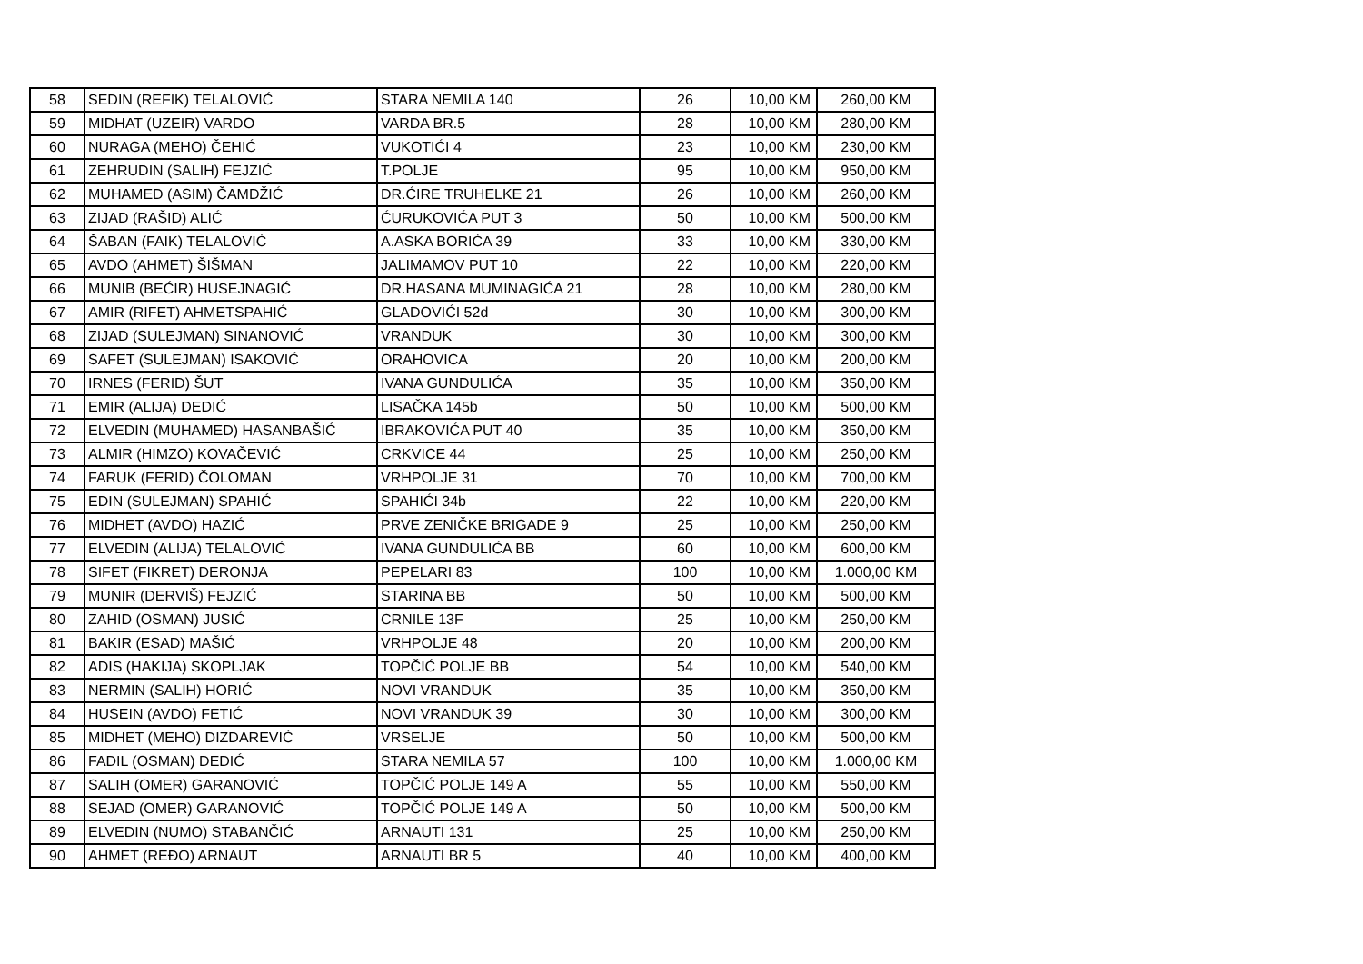| 58 | SEDIN (REFIK) TELALOVIĆ | STARA NEMILA 140 | 26 | 10,00 KM | 260,00 KM |
| 59 | MIDHAT (UZEIR) VARDO | VARDA BR.5 | 28 | 10,00 KM | 280,00 KM |
| 60 | NURAGA (MEHO) ČEHIĆ | VUKOTIĆI 4 | 23 | 10,00 KM | 230,00 KM |
| 61 | ZEHRUDIN (SALIH) FEJZIĆ | T.POLJE | 95 | 10,00 KM | 950,00 KM |
| 62 | MUHAMED (ASIM) ČAMDŽIĆ | DR.ĆIRE TRUHELKE 21 | 26 | 10,00 KM | 260,00 KM |
| 63 | ZIJAD (RAŠID) ALIĆ | ĆURUKOVIĆA PUT 3 | 50 | 10,00 KM | 500,00 KM |
| 64 | ŠABAN (FAIK) TELALOVIĆ | A.ASKA BORIĆA 39 | 33 | 10,00 KM | 330,00 KM |
| 65 | AVDO (AHMET) ŠIŠMAN | JALIMAMOV PUT 10 | 22 | 10,00 KM | 220,00 KM |
| 66 | MUNIB (BEĆIR) HUSEJNAGIĆ | DR.HASANA MUMINAGIĆA 21 | 28 | 10,00 KM | 280,00 KM |
| 67 | AMIR (RIFET) AHMETSPAHIĆ | GLADOVIĆI 52d | 30 | 10,00 KM | 300,00 KM |
| 68 | ZIJAD (SULEJMAN) SINANOVIĆ | VRANDUK | 30 | 10,00 KM | 300,00 KM |
| 69 | SAFET (SULEJMAN) ISAKOVIĆ | ORAHOVICA | 20 | 10,00 KM | 200,00 KM |
| 70 | IRNES (FERID) ŠUT | IVANA GUNDULIĆA | 35 | 10,00 KM | 350,00 KM |
| 71 | EMIR (ALIJA) DEDIĆ | LISAČKA 145b | 50 | 10,00 KM | 500,00 KM |
| 72 | ELVEDIN (MUHAMED) HASANBAŠIĆ | IBRAKOVIĆA PUT 40 | 35 | 10,00 KM | 350,00 KM |
| 73 | ALMIR (HIMZO) KOVAČEVIĆ | CRKVICE 44 | 25 | 10,00 KM | 250,00 KM |
| 74 | FARUK (FERID) ČOLOMAN | VRHPOLJE 31 | 70 | 10,00 KM | 700,00 KM |
| 75 | EDIN (SULEJMAN) SPAHIĆ | SPAHIĆI 34b | 22 | 10,00 KM | 220,00 KM |
| 76 | MIDHET (AVDO) HAZIĆ | PRVE ZENIČKE BRIGADE 9 | 25 | 10,00 KM | 250,00 KM |
| 77 | ELVEDIN (ALIJA) TELALOVIĆ | IVANA GUNDULIĆA BB | 60 | 10,00 KM | 600,00 KM |
| 78 | SIFET (FIKRET) DERONJA | PEPELARI 83 | 100 | 10,00 KM | 1.000,00 KM |
| 79 | MUNIR (DERVIŠ) FEJZIĆ | STARINA BB | 50 | 10,00 KM | 500,00 KM |
| 80 | ZAHID (OSMAN) JUSIĆ | CRNILE 13F | 25 | 10,00 KM | 250,00 KM |
| 81 | BAKIR (ESAD) MAŠIĆ | VRHPOLJE 48 | 20 | 10,00 KM | 200,00 KM |
| 82 | ADIS (HAKIJA) SKOPLJAK | TOPČIĆ POLJE BB | 54 | 10,00 KM | 540,00 KM |
| 83 | NERMIN (SALIH) HORIĆ | NOVI VRANDUK | 35 | 10,00 KM | 350,00 KM |
| 84 | HUSEIN (AVDO) FETIĆ | NOVI VRANDUK 39 | 30 | 10,00 KM | 300,00 KM |
| 85 | MIDHET (MEHO) DIZDAREVIĆ | VRSELJE | 50 | 10,00 KM | 500,00 KM |
| 86 | FADIL (OSMAN) DEDIĆ | STARA NEMILA 57 | 100 | 10,00 KM | 1.000,00 KM |
| 87 | SALIH (OMER) GARANOVIĆ | TOPČIĆ POLJE 149 A | 55 | 10,00 KM | 550,00 KM |
| 88 | SEJAD (OMER) GARANOVIĆ | TOPČIĆ POLJE 149 A | 50 | 10,00 KM | 500,00 KM |
| 89 | ELVEDIN (NUMO) STABANČIĆ | ARNAUTI 131 | 25 | 10,00 KM | 250,00 KM |
| 90 | AHMET (REĐO) ARNAUT | ARNAUTI BR 5 | 40 | 10,00 KM | 400,00 KM |